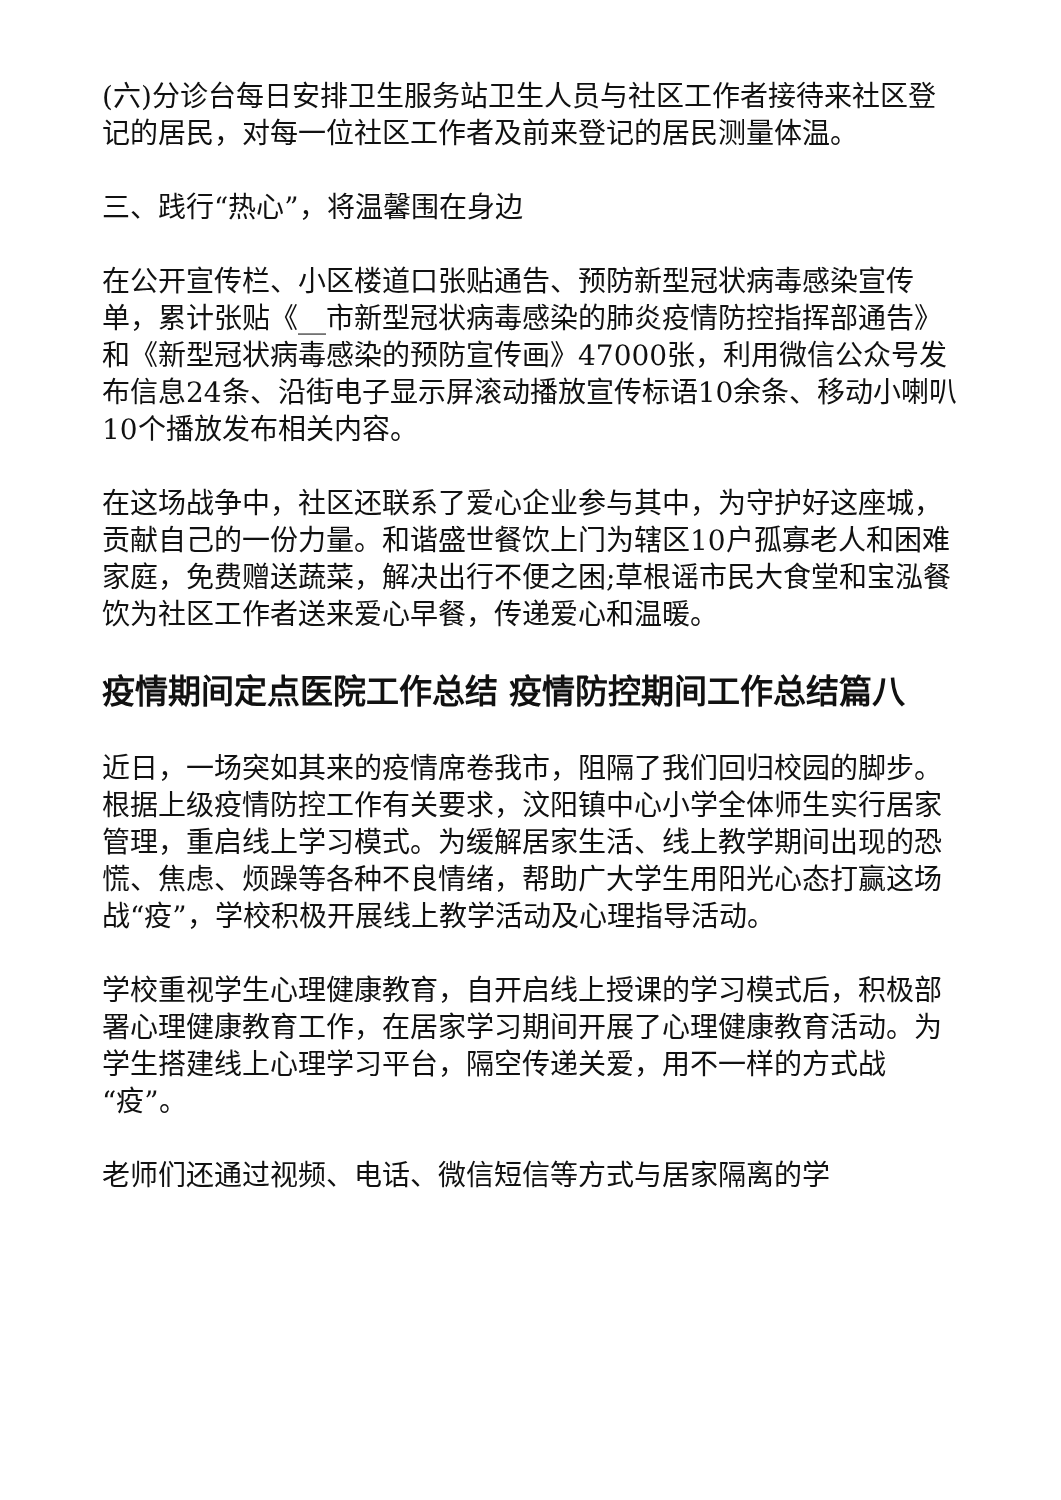(六)分诊台每日安排卫生服务站卫生人员与社区工作者接待来社区登记的居民，对每一位社区工作者及前来登记的居民测量体温。
三、践行“热心”，将温馨围在身边
在公开宣传栏、小区楼道口张贴通告、预防新型冠状病毒感染宣传单，累计张贴《__市新型冠状病毒感染的肺炎疫情防控指挥部通告》和《新型冠状病毒感染的预防宣传画》47000张，利用微信公众号发布信息24条、沿街电子显示屏滚动播放宣传标语10余条、移动小喇叭10个播放发布相关内容。
在这场战争中，社区还联系了爱心企业参与其中，为守护好这座城，贡献自己的一份力量。和谐盛世餐饮上门为辖区10户孤寡老人和困难家庭，免费赠送蔬菜，解决出行不便之困;草根谣市民大食堂和宝泓餐饮为社区工作者送来爱心早餐，传递爱心和温暖。
疫情期间定点医院工作总结 疫情防控期间工作总结篇八
近日，一场突如其来的疫情席卷我市，阻隔了我们回归校园的脚步。根据上级疫情防控工作有关要求，汶阳镇中心小学全体师生实行居家管理，重启线上学习模式。为缓解居家生活、线上教学期间出现的恐慌、焦虑、烦躁等各种不良情绪，帮助广大学生用阳光心态打赢这场战“疫”，学校积极开展线上教学活动及心理指导活动。
学校重视学生心理健康教育，自开启线上授课的学习模式后，积极部署心理健康教育工作，在居家学习期间开展了心理健康教育活动。为学生搭建线上心理学习平台，隔空传递关爱，用不一样的方式战“疫”。
老师们还通过视频、电话、微信短信等方式与居家隔离的学